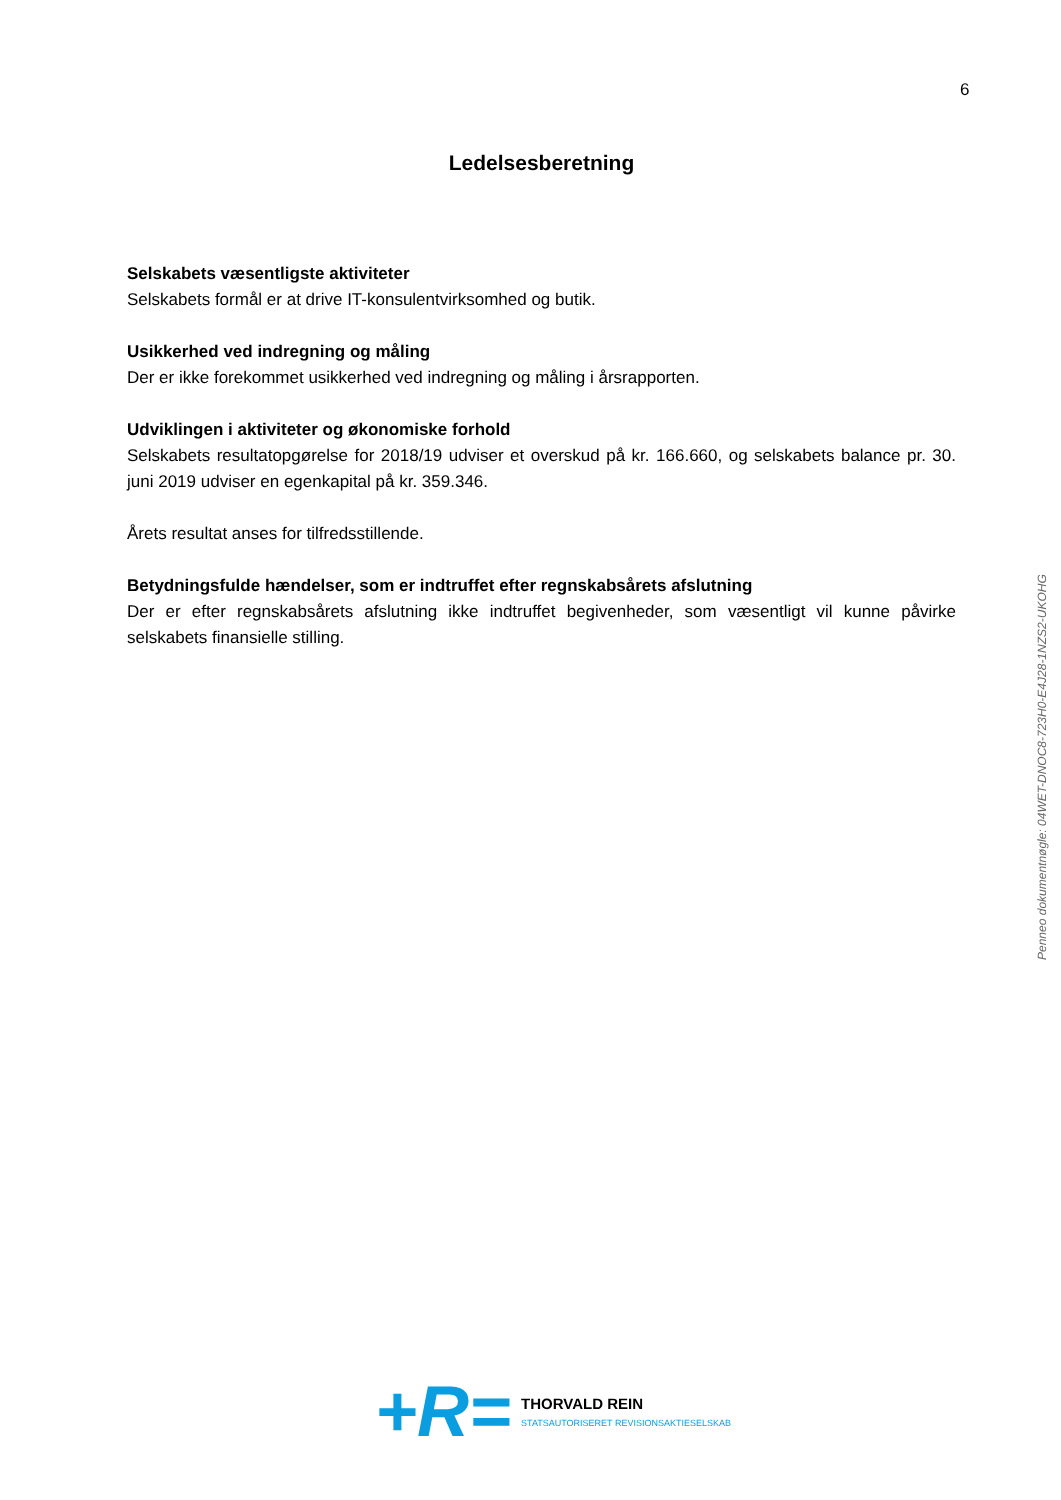6
Ledelsesberetning
Selskabets væsentligste aktiviteter
Selskabets formål er at drive IT-konsulentvirksomhed og butik.
Usikkerhed ved indregning og måling
Der er ikke forekommet usikkerhed ved indregning og måling i årsrapporten.
Udviklingen i aktiviteter og økonomiske forhold
Selskabets resultatopgørelse for 2018/19 udviser et overskud på kr. 166.660, og selskabets balance pr. 30. juni 2019 udviser en egenkapital på kr. 359.346.
Årets resultat anses for tilfredsstillende.
Betydningsfulde hændelser, som er indtruffet efter regnskabsårets afslutning
Der er efter regnskabsårets afslutning ikke indtruffet begivenheder, som væsentligt vil kunne påvirke selskabets finansielle stilling.
Penneo dokumentnøgle: 04WET-DNOC8-723H0-E4J28-1NZS2-UKOHG
+R=
THORVALD REIN
STATSAUTORISERET REVISIONSAKTIESELSKAB